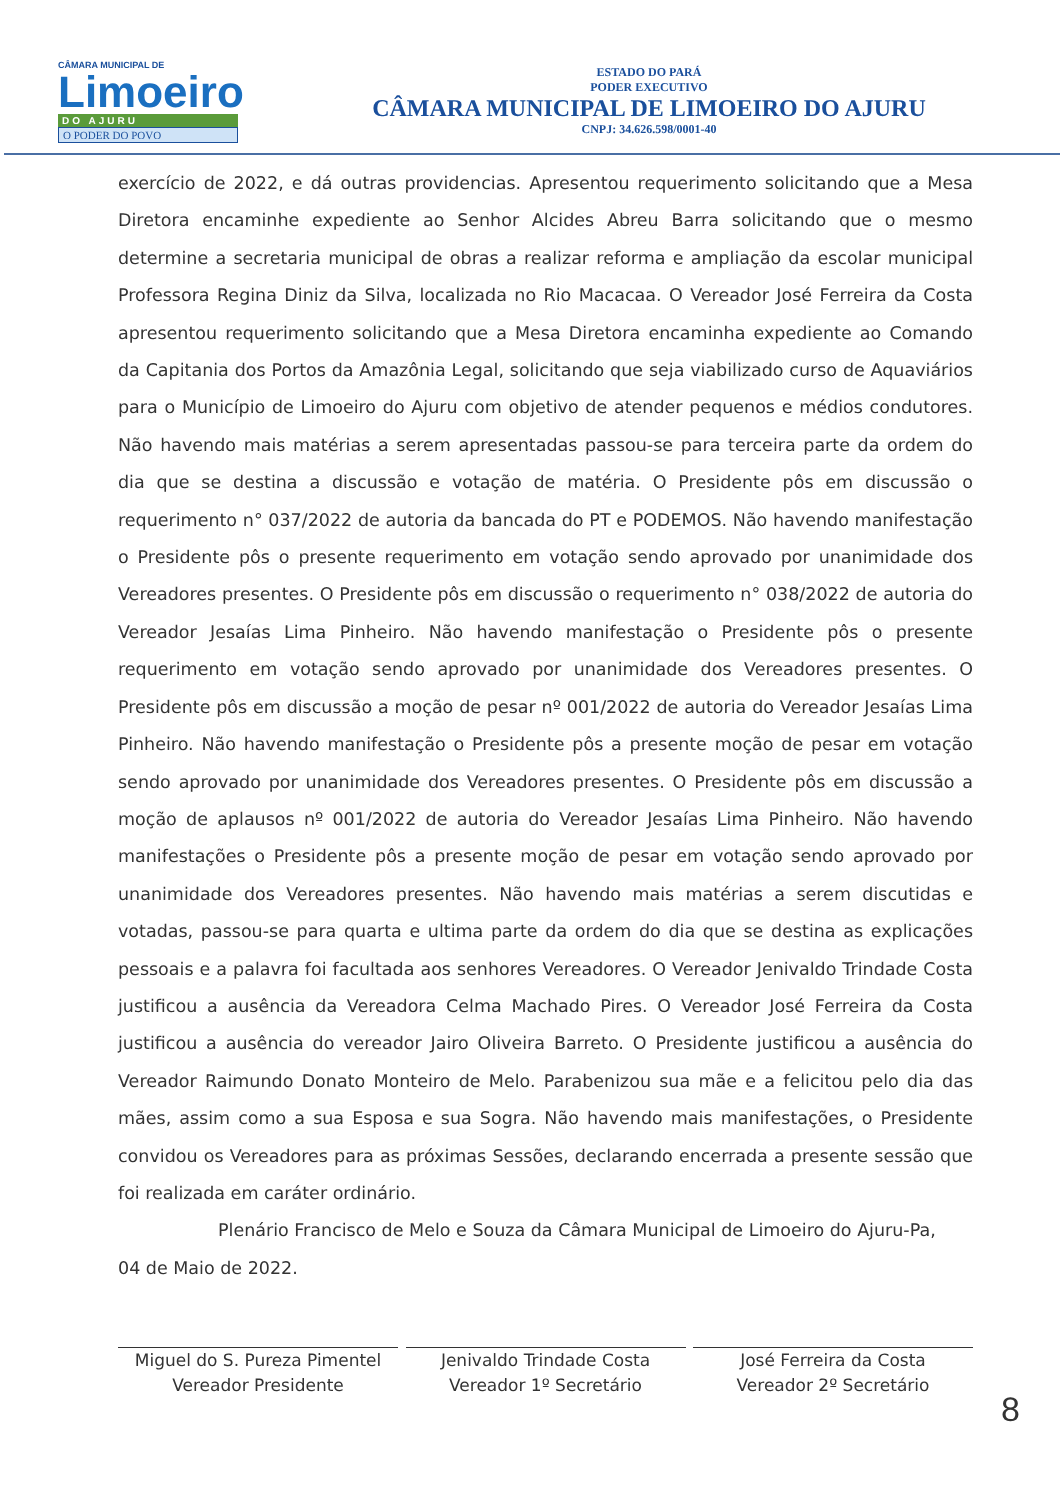CÂMARA MUNICIPAL DE
Limoeiro
DO AJURU
O PODER DO POVO
ESTADO DO PARÁ
PODER EXECUTIVO
CÂMARA MUNICIPAL DE LIMOEIRO DO AJURU
CNPJ: 34.626.598/0001-40
exercício de 2022, e dá outras providencias. Apresentou requerimento solicitando que a Mesa Diretora encaminhe expediente ao Senhor Alcides Abreu Barra solicitando que o mesmo determine a secretaria municipal de obras a realizar reforma e ampliação da escolar municipal Professora Regina Diniz da Silva, localizada no Rio Macacaa. O Vereador José Ferreira da Costa apresentou requerimento solicitando que a Mesa Diretora encaminha expediente ao Comando da Capitania dos Portos da Amazônia Legal, solicitando que seja viabilizado curso de Aquaviários para o Município de Limoeiro do Ajuru com objetivo de atender pequenos e médios condutores. Não havendo mais matérias a serem apresentadas passou-se para terceira parte da ordem do dia que se destina a discussão e votação de matéria. O Presidente pôs em discussão o requerimento n° 037/2022 de autoria da bancada do PT e PODEMOS. Não havendo manifestação o Presidente pôs o presente requerimento em votação sendo aprovado por unanimidade dos Vereadores presentes. O Presidente pôs em discussão o requerimento n° 038/2022 de autoria do Vereador Jesaías Lima Pinheiro. Não havendo manifestação o Presidente pôs o presente requerimento em votação sendo aprovado por unanimidade dos Vereadores presentes. O Presidente pôs em discussão a moção de pesar nº 001/2022 de autoria do Vereador Jesaías Lima Pinheiro. Não havendo manifestação o Presidente pôs a presente moção de pesar em votação sendo aprovado por unanimidade dos Vereadores presentes. O Presidente pôs em discussão a moção de aplausos nº 001/2022 de autoria do Vereador Jesaías Lima Pinheiro. Não havendo manifestações o Presidente pôs a presente moção de pesar em votação sendo aprovado por unanimidade dos Vereadores presentes. Não havendo mais matérias a serem discutidas e votadas, passou-se para quarta e ultima parte da ordem do dia que se destina as explicações pessoais e a palavra foi facultada aos senhores Vereadores. O Vereador Jenivaldo Trindade Costa justificou a ausência da Vereadora Celma Machado Pires. O Vereador José Ferreira da Costa justificou a ausência do vereador Jairo Oliveira Barreto. O Presidente justificou a ausência do Vereador Raimundo Donato Monteiro de Melo. Parabenizou sua mãe e a felicitou pelo dia das mães, assim como a sua Esposa e sua Sogra. Não havendo mais manifestações, o Presidente convidou os Vereadores para as próximas Sessões, declarando encerrada a presente sessão que foi realizada em caráter ordinário.
Plenário Francisco de Melo e Souza da Câmara Municipal de Limoeiro do Ajuru-Pa,
04 de Maio de 2022.
Miguel do S. Pureza Pimentel
Vereador Presidente
Jenivaldo Trindade Costa
Vereador 1º Secretário
José Ferreira da Costa
Vereador 2º Secretário
8